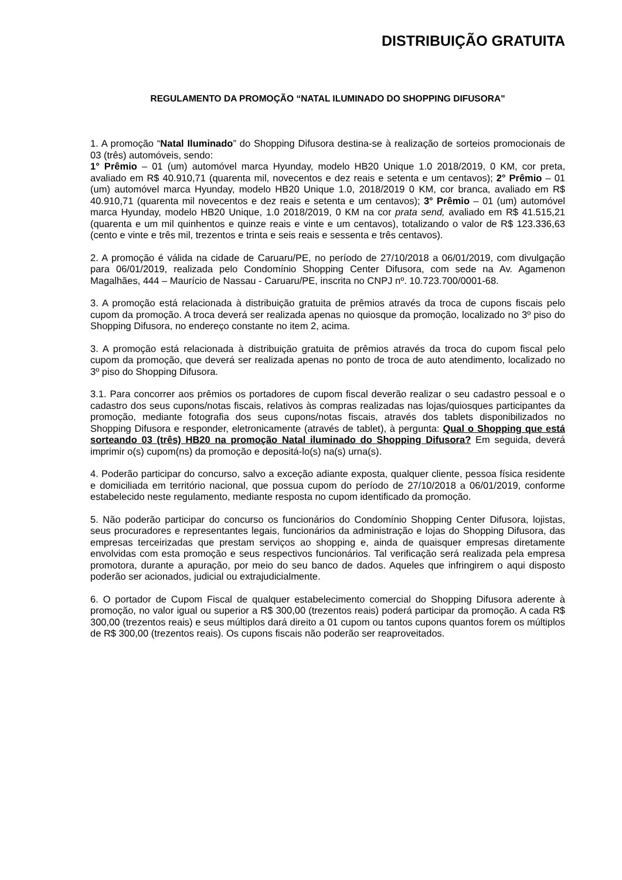DISTRIBUIÇÃO GRATUITA
REGULAMENTO DA PROMOÇÃO “NATAL ILUMINADO DO SHOPPING DIFUSORA"
1. A promoção “Natal Iluminado” do Shopping Difusora destina-se à realização de sorteios promocionais de 03 (três) automóveis, sendo:
1° Prêmio – 01 (um) automóvel marca Hyunday, modelo HB20 Unique 1.0 2018/2019, 0 KM, cor preta, avaliado em R$ 40.910,71 (quarenta mil, novecentos e dez reais e setenta e um centavos); 2° Prêmio – 01 (um) automóvel marca Hyunday, modelo HB20 Unique 1.0, 2018/2019 0 KM, cor branca, avaliado em R$ 40.910,71 (quarenta mil novecentos e dez reais e setenta e um centavos); 3° Prêmio – 01 (um) automóvel marca Hyunday, modelo HB20 Unique, 1.0 2018/2019, 0 KM na cor prata send, avaliado em R$ 41.515,21 (quarenta e um mil quinhentos e quinze reais e vinte e um centavos), totalizando o valor de R$ 123.336,63 (cento e vinte e três mil, trezentos e trinta e seis reais e sessenta e três centavos).
2. A promoção é válida na cidade de Caruaru/PE, no período de 27/10/2018 a 06/01/2019, com divulgação para 06/01/2019, realizada pelo Condomínio Shopping Center Difusora, com sede na Av. Agamenon Magalhães, 444 – Maurício de Nassau - Caruaru/PE, inscrita no CNPJ nº. 10.723.700/0001-68.
3. A promoção está relacionada à distribuição gratuita de prêmios através da troca de cupons fiscais pelo cupom da promoção. A troca deverá ser realizada apenas no quiosque da promoção, localizado no 3º piso do Shopping Difusora, no endereço constante no item 2, acima.
3. A promoção está relacionada à distribuição gratuita de prêmios através da troca do cupom fiscal pelo cupom da promoção, que deverá ser realizada apenas no ponto de troca de auto atendimento, localizado no 3º piso do Shopping Difusora.
3.1. Para concorrer aos prêmios os portadores de cupom fiscal deverão realizar o seu cadastro pessoal e o cadastro dos seus cupons/notas fiscais, relativos às compras realizadas nas lojas/quiosques participantes da promoção, mediante fotografia dos seus cupons/notas fiscais, através dos tablets disponibilizados no Shopping Difusora e responder, eletronicamente (através de tablet), à pergunta: Qual o Shopping que está sorteando 03 (três) HB20 na promoção Natal iluminado do Shopping Difusora? Em seguida, deverá imprimir o(s) cupom(ns) da promoção e depositá-lo(s) na(s) urna(s).
4. Poderão participar do concurso, salvo a exceção adiante exposta, qualquer cliente, pessoa física residente e domiciliada em território nacional, que possua cupom do período de 27/10/2018 a 06/01/2019, conforme estabelecido neste regulamento, mediante resposta no cupom identificado da promoção.
5. Não poderão participar do concurso os funcionários do Condomínio Shopping Center Difusora, lojistas, seus procuradores e representantes legais, funcionários da administração e lojas do Shopping Difusora, das empresas terceirizadas que prestam serviços ao shopping e, ainda de quaisquer empresas diretamente envolvidas com esta promoção e seus respectivos funcionários. Tal verificação será realizada pela empresa promotora, durante a apuração, por meio do seu banco de dados. Aqueles que infringirem o aqui disposto poderão ser acionados, judicial ou extrajudicialmente.
6. O portador de Cupom Fiscal de qualquer estabelecimento comercial do Shopping Difusora aderente à promoção, no valor igual ou superior a R$ 300,00 (trezentos reais) poderá participar da promoção. A cada R$ 300,00 (trezentos reais) e seus múltiplos dará direito a 01 cupom ou tantos cupons quantos forem os múltiplos de R$ 300,00 (trezentos reais). Os cupons fiscais não poderão ser reaproveitados.